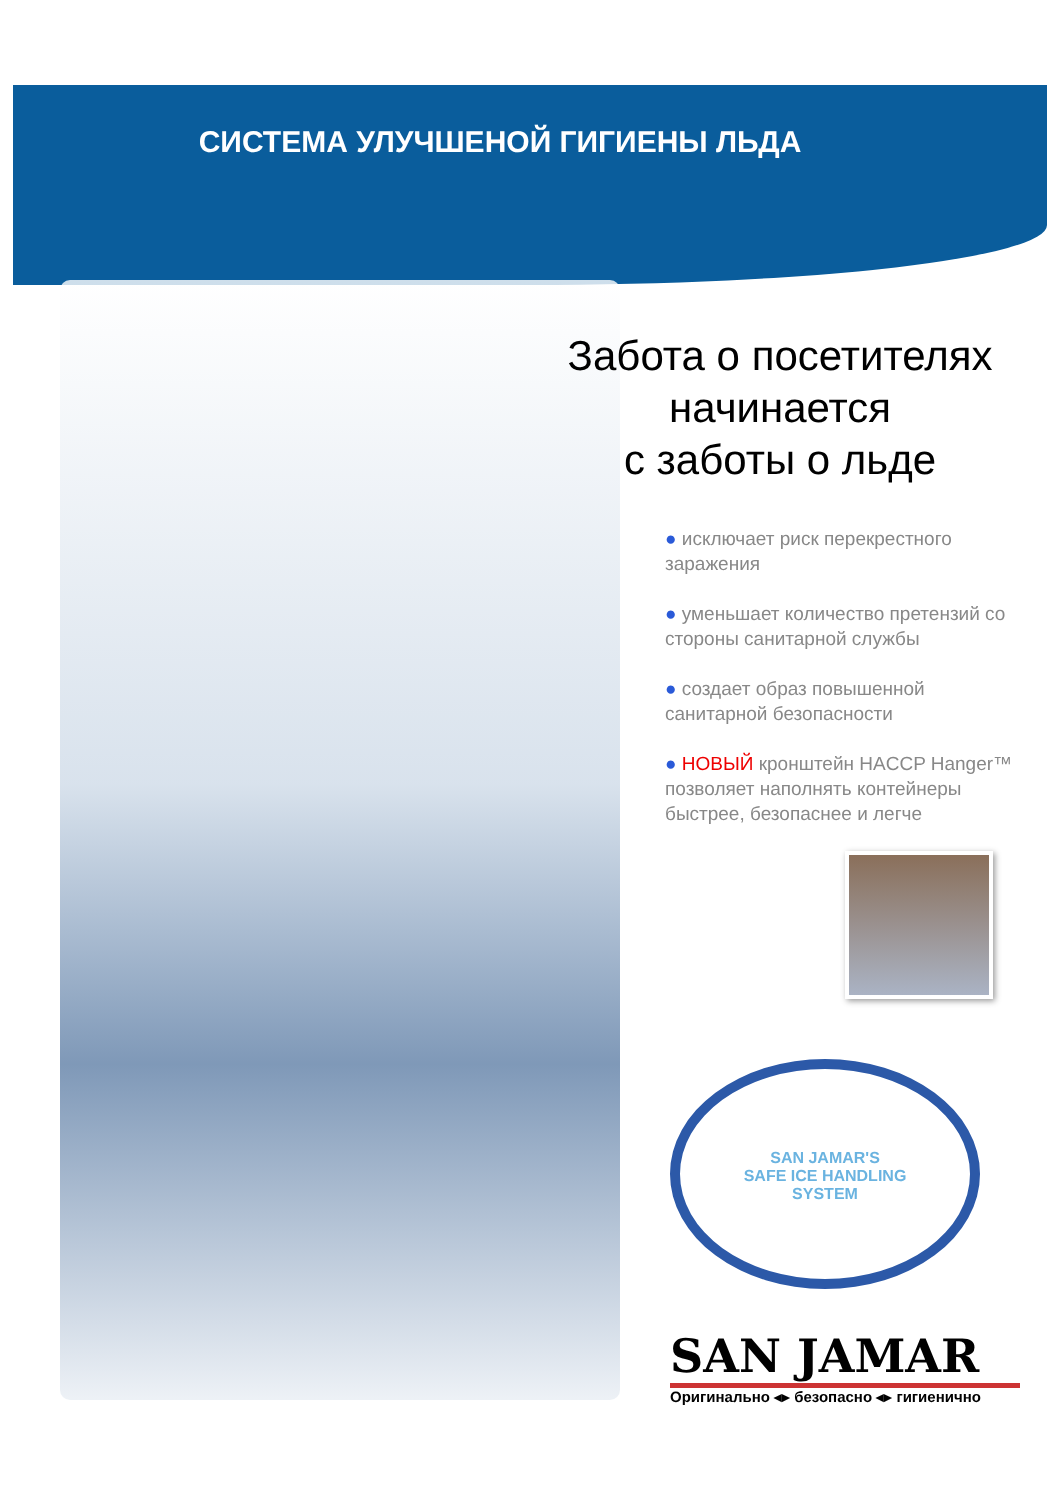СИСТЕМА УЛУЧШЕНОЙ ГИГИЕНЫ ЛЬДА
Забота о посетителях
начинается
с заботы о льде
● исключает риск перекрестного заражения
● уменьшает количество претензий со стороны санитарной службы
● создает образ повышенной санитарной безопасности
● НОВЫЙ кронштейн HACCP Hanger™ позволяет наполнять контейнеры быстрее, безопаснее и легче
SAN JAMAR'S
SAFE ICE HANDLING
SYSTEM
SAN JAMAR
Оригинально ◂▸ безопасно ◂▸ гигиенично